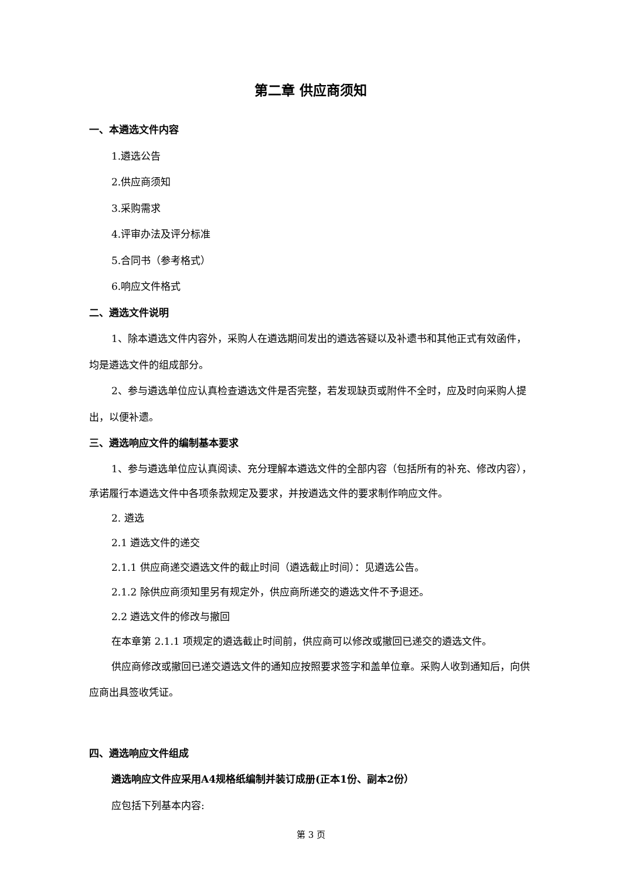第二章 供应商须知
一、本遴选文件内容
1.遴选公告
2.供应商须知
3.采购需求
4.评审办法及评分标准
5.合同书（参考格式）
6.响应文件格式
二、遴选文件说明
1、除本遴选文件内容外，采购人在遴选期间发出的遴选答疑以及补遗书和其他正式有效函件，均是遴选文件的组成部分。
2、参与遴选单位应认真检查遴选文件是否完整，若发现缺页或附件不全时，应及时向采购人提出，以便补遗。
三、遴选响应文件的编制基本要求
1、参与遴选单位应认真阅读、充分理解本遴选文件的全部内容（包括所有的补充、修改内容），承诺履行本遴选文件中各项条款规定及要求，并按遴选文件的要求制作响应文件。
2. 遴选
2.1 遴选文件的递交
2.1.1 供应商递交遴选文件的截止时间（遴选截止时间）：见遴选公告。
2.1.2 除供应商须知里另有规定外，供应商所递交的遴选文件不予退还。
2.2 遴选文件的修改与撤回
在本章第 2.1.1 项规定的遴选截止时间前，供应商可以修改或撤回已递交的遴选文件。
供应商修改或撤回已递交遴选文件的通知应按照要求签字和盖单位章。采购人收到通知后，向供应商出具签收凭证。
四、遴选响应文件组成
遴选响应文件应采用A4规格纸编制并装订成册(正本1份、副本2份）
应包括下列基本内容:
第 3 页